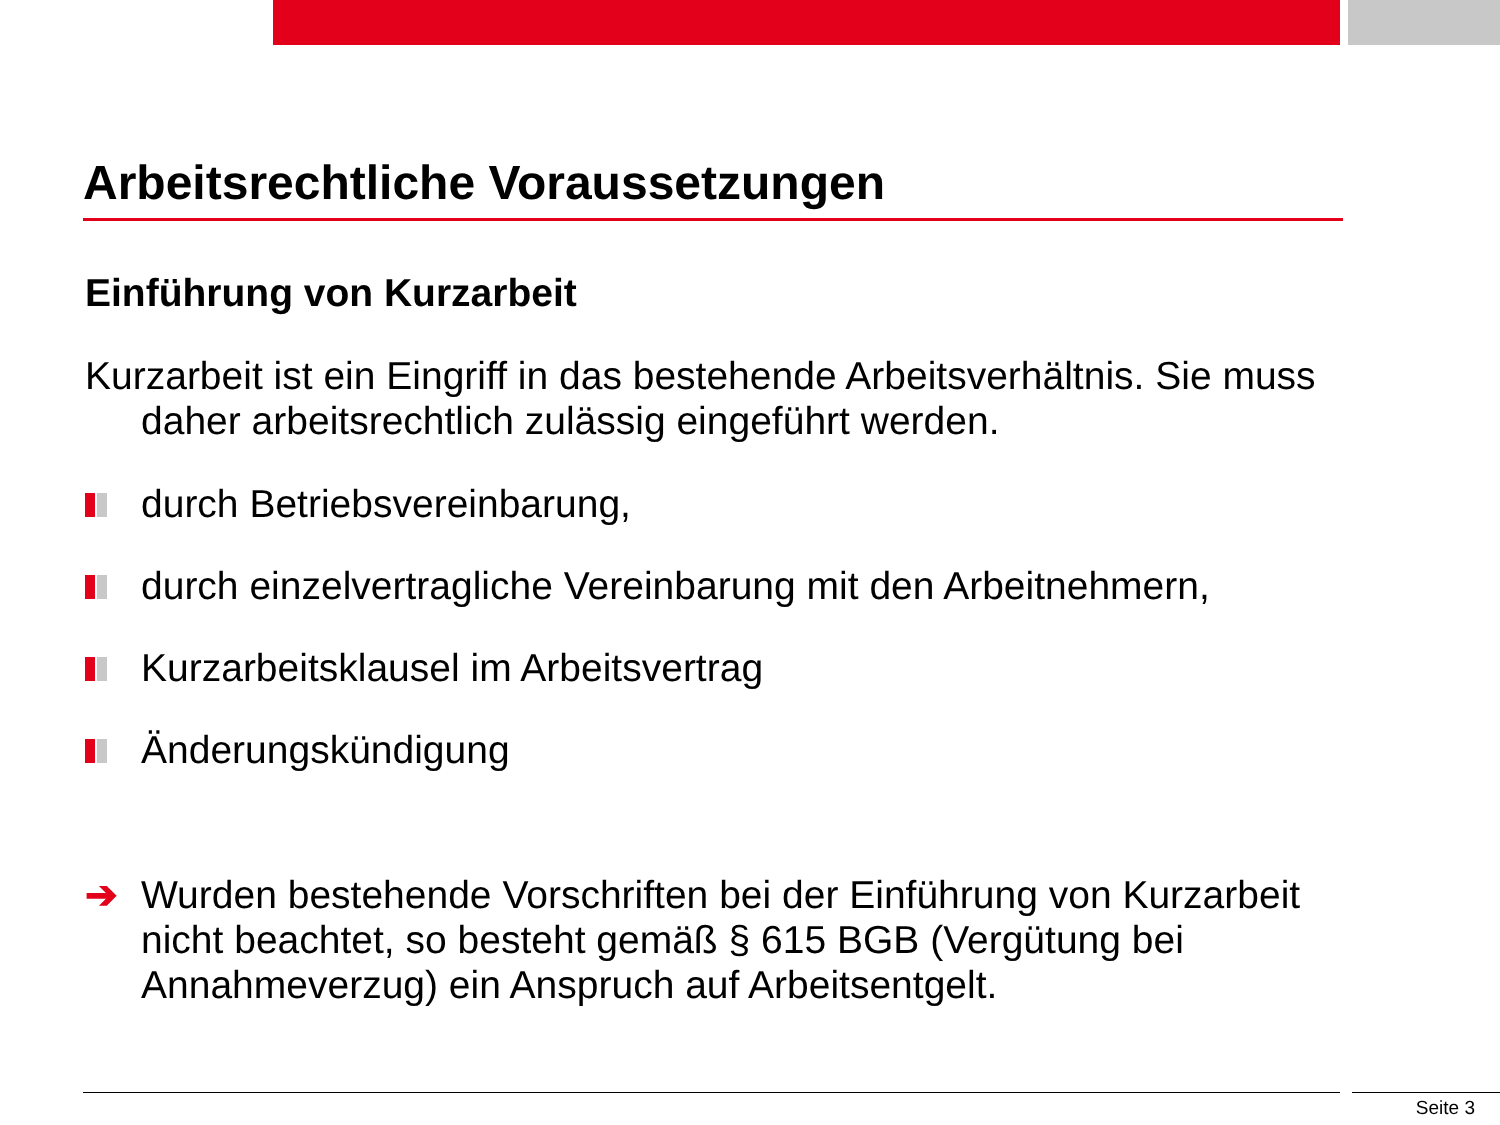Arbeitsrechtliche Voraussetzungen
Einführung von Kurzarbeit
Kurzarbeit ist ein Eingriff in das bestehende Arbeitsverhältnis. Sie muss daher arbeitsrechtlich zulässig eingeführt werden.
durch Betriebsvereinbarung,
durch einzelvertragliche Vereinbarung mit den Arbeitnehmern,
Kurzarbeitsklausel im Arbeitsvertrag
Änderungskündigung
➔ Wurden bestehende Vorschriften bei der Einführung von Kurzarbeit nicht beachtet, so besteht gemäß § 615 BGB (Vergütung bei Annahmeverzug) ein Anspruch auf Arbeitsentgelt.
Seite 3